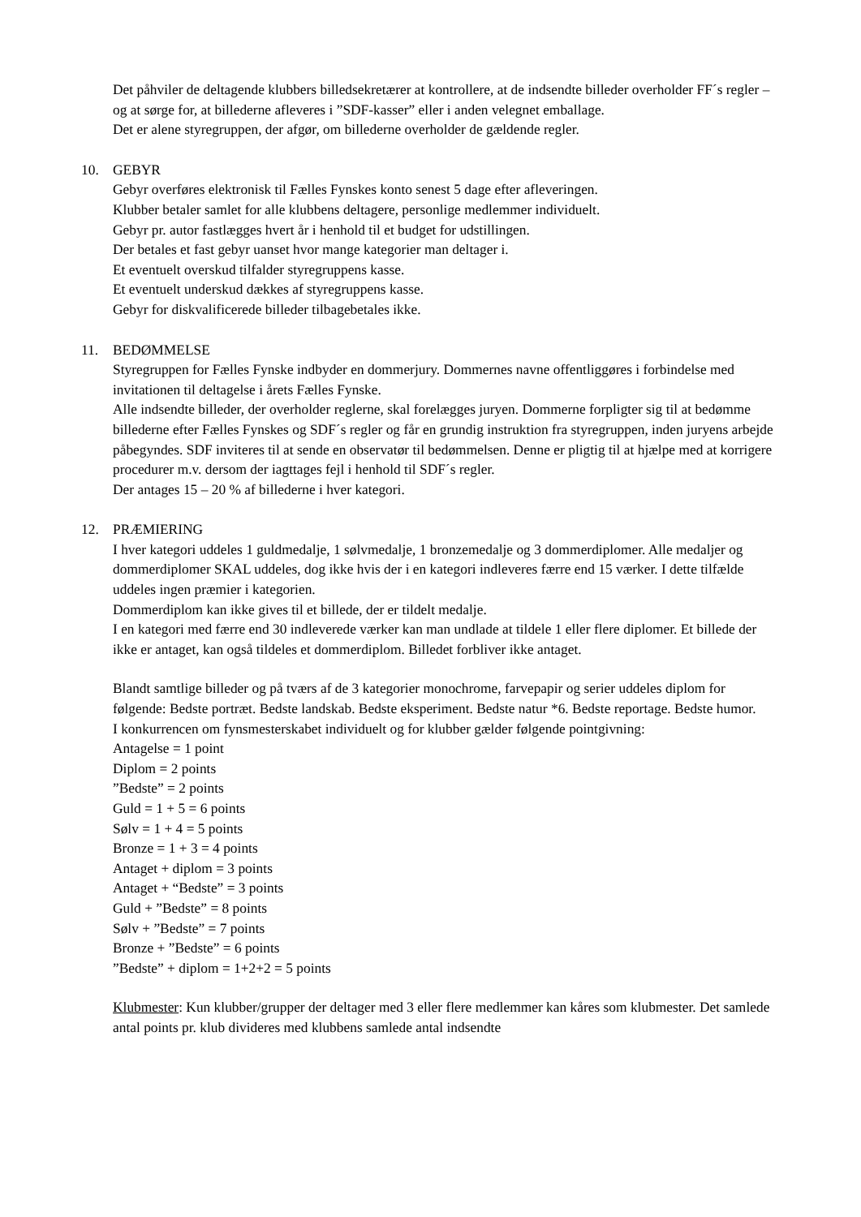Det påhviler de deltagende klubbers billedsekretærer at kontrollere, at de indsendte billeder overholder FF´s regler – og at sørge for, at billederne afleveres i ”SDF-kasser” eller i anden velegnet emballage.
Det er alene styregruppen, der afgør, om billederne overholder de gældende regler.
10. GEBYR
Gebyr overføres elektronisk til Fælles Fynskes konto senest 5 dage efter afleveringen.
Klubber betaler samlet for alle klubbens deltagere, personlige medlemmer individuelt.
Gebyr pr. autor fastlægges hvert år i henhold til et budget for udstillingen.
Der betales et fast gebyr uanset hvor mange kategorier man deltager i.
Et eventuelt overskud tilfalder styregruppens kasse.
Et eventuelt underskud dækkes af styregruppens kasse.
Gebyr for diskvalificerede billeder tilbagebetales ikke.
11. BEDØMMELSE
Styregruppen for Fælles Fynske indbyder en dommerjury. Dommernes navne offentliggøres i forbindelse med invitationen til deltagelse i årets Fælles Fynske.
Alle indsendte billeder, der overholder reglerne, skal forelægges juryen. Dommerne forpligter sig til at bedømme billederne efter Fælles Fynskes og SDF´s regler og får en grundig instruktion fra styregruppen, inden juryens arbejde påbegyndes. SDF inviteres til at sende en observatør til bedømmelsen. Denne er pligtig til at hjælpe med at korrigere procedurer m.v. dersom der iagttages fejl i henhold til SDF´s regler.
Der antages 15 – 20 % af billederne i hver kategori.
12. PRÆMIERING
I hver kategori uddeles 1 guldmedalje, 1 sølvmedalje, 1 bronzemedalje og 3 dommerdiplomer. Alle medaljer og dommerdiplomer SKAL uddeles, dog ikke hvis der i en kategori indleveres færre end 15 værker. I dette tilfælde uddeles ingen præmier i kategorien.
Dommerdiplom kan ikke gives til et billede, der er tildelt medalje.
I en kategori med færre end 30 indleverede værker kan man undlade at tildele 1 eller flere diplomer. Et billede der ikke er antaget, kan også tildeles et dommerdiplom. Billedet forbliver ikke antaget.
Blandt samtlige billeder og på tværs af de 3 kategorier monochrome, farvepapir og serier uddeles diplom for følgende: Bedste portræt. Bedste landskab. Bedste eksperiment. Bedste natur *6. Bedste reportage. Bedste humor.
I konkurrencen om fynsmesterskabet individuelt og for klubber gælder følgende pointgivning:
Antagelse = 1 point
Diplom = 2 points
”Bedste” = 2 points
Guld = 1 + 5 = 6 points
Sølv = 1 + 4 = 5 points
Bronze = 1 + 3 = 4 points
Antaget + diplom = 3 points
Antaget + “Bedste” = 3 points
Guld + ”Bedste” = 8 points
Sølv + ”Bedste” = 7 points
Bronze + ”Bedste” = 6 points
”Bedste” + diplom = 1+2+2 = 5 points
Klubmester: Kun klubber/grupper der deltager med 3 eller flere medlemmer kan kåres som klubmester. Det samlede antal points pr. klub divideres med klubbens samlede antal indsendte